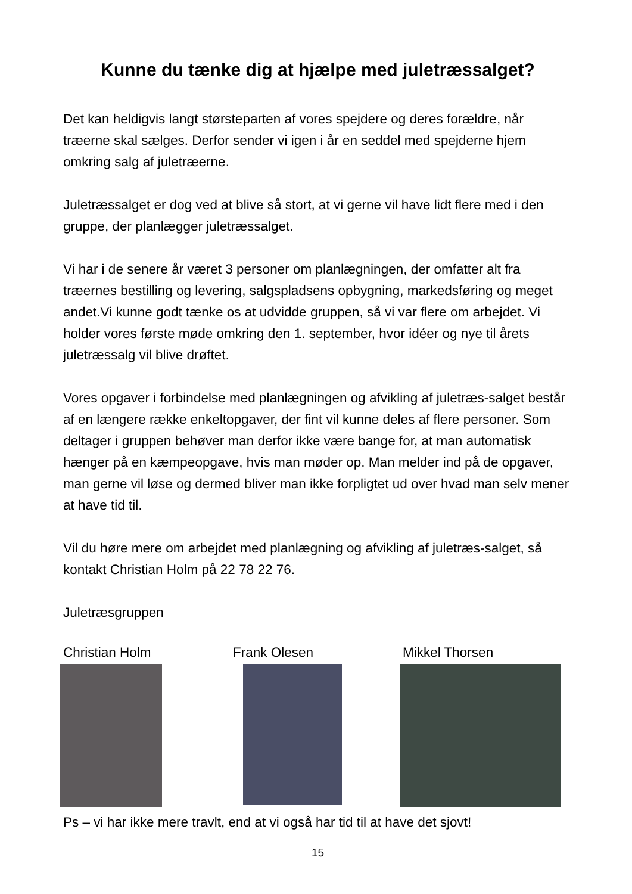Kunne du tænke dig at hjælpe med juletræssalget?
Det kan heldigvis langt størsteparten af vores spejdere og deres forældre, når træerne skal sælges. Derfor sender vi igen i år en seddel med spejderne hjem omkring salg af juletræerne.
Juletræssalget er dog ved at blive så stort, at vi gerne vil have lidt flere med i den gruppe, der planlægger juletræssalget.
Vi har i de senere år været 3 personer om planlægningen, der omfatter alt fra træernes bestilling og levering, salgspladsens opbygning, markedsføring og meget andet.Vi kunne godt tænke os at udvidde gruppen, så vi var flere om arbejdet. Vi holder vores første møde omkring den 1. september, hvor idéer og nye til årets juletræssalg vil blive drøftet.
Vores opgaver i forbindelse med planlægningen og afvikling af juletræs-salget består af en længere række enkeltopgaver, der fint vil kunne deles af flere personer. Som deltager i gruppen behøver man derfor ikke være bange for, at man automatisk hænger på en kæmpeopgave, hvis man møder op. Man melder ind på de opgaver, man gerne vil løse og dermed bliver man ikke forpligtet ud over hvad man selv mener at have tid til.
Vil du høre mere om arbejdet med planlægning og afvikling af juletræs-salget, så kontakt Christian Holm på 22 78 22 76.
Juletræsgruppen
Christian Holm Frank Olesen Mikkel Thorsen
Ps – vi har ikke mere travlt, end at vi også har tid til at have det sjovt!
15